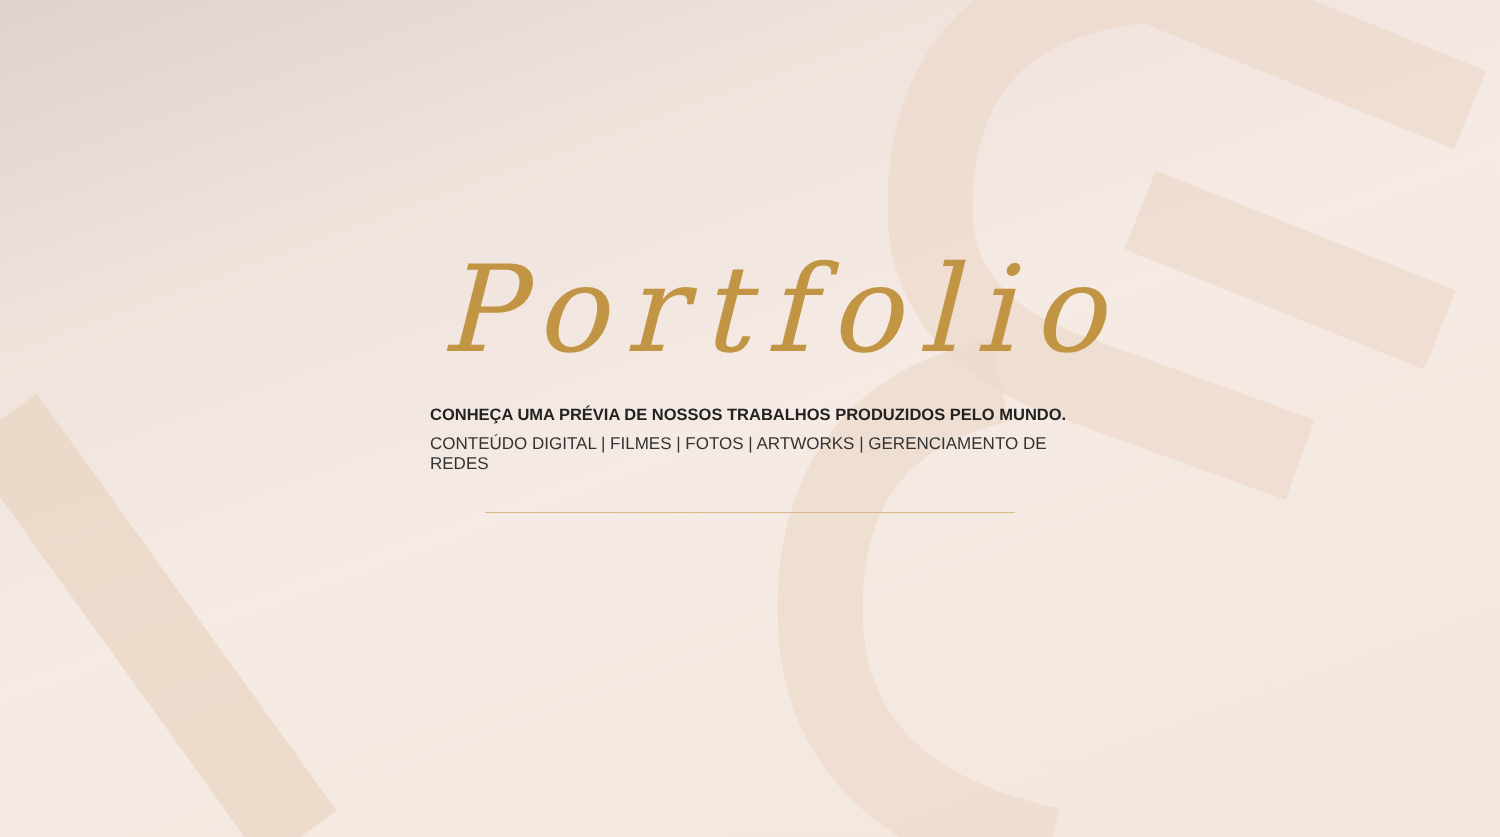Portfolio
CONHEÇA UMA PRÉVIA DE NOSSOS TRABALHOS PRODUZIDOS PELO MUNDO.
CONTEÚDO DIGITAL | FILMES | FOTOS | ARTWORKS | GERENCIAMENTO DE REDES